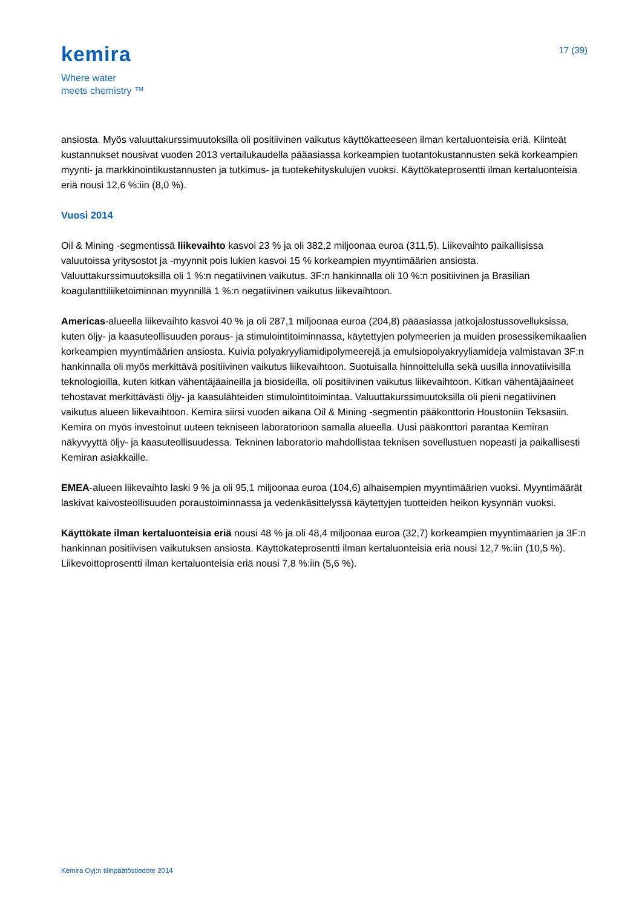kemira
Where water
meets chemistry ™
17 (39)
ansiosta. Myös valuuttakurssimuutoksilla oli positiivinen vaikutus käyttökatteeseen ilman kertaluonteisia eriä. Kiinteät kustannukset nousivat vuoden 2013 vertailukaudella pääasiassa korkeampien tuotantokustannusten sekä korkeampien myynti- ja markkinointikustannusten ja tutkimus- ja tuotekehityskulujen vuoksi. Käyttökateprosentti ilman kertaluonteisia eriä nousi 12,6 %:iin (8,0 %).
Vuosi 2014
Oil & Mining -segmentissä liikevaihto kasvoi 23 % ja oli 382,2 miljoonaa euroa (311,5). Liikevaihto paikallisissa valuutoissa yritysostot ja -myynnit pois lukien kasvoi 15 % korkeampien myyntimäärien ansiosta. Valuuttakurssimuutoksilla oli 1 %:n negatiivinen vaikutus. 3F:n hankinnalla oli 10 %:n positiivinen ja Brasilian koagulanttiliiketoiminnan myynnillä 1 %:n negatiivinen vaikutus liikevaihtoon.
Americas-alueella liikevaihto kasvoi 40 % ja oli 287,1 miljoonaa euroa (204,8) pääasiassa jatkojalostussovelluksissa, kuten öljy- ja kaasuteollisuuden poraus- ja stimulointitoiminnassa, käytettyjen polymeerien ja muiden prosessikemikaalien korkeampien myyntimäärien ansiosta. Kuivia polyakryyliamidipolymeerejä ja emulsiopolyakryyliamideja valmistavan 3F:n hankinnalla oli myös merkittävä positiivinen vaikutus liikevaihtoon. Suotuisalla hinnoittelulla sekä uusilla innovatiivisilla teknologioilla, kuten kitkan vähentäjäaineilla ja biosideilla, oli positiivinen vaikutus liikevaihtoon. Kitkan vähentäjäaineet tehostavat merkittävästi öljy- ja kaasulähteiden stimulointitoimintaa. Valuuttakurssimuutoksilla oli pieni negatiivinen vaikutus alueen liikevaihtoon. Kemira siirsi vuoden aikana Oil & Mining -segmentin pääkonttorin Houstoniin Teksasiin. Kemira on myös investoinut uuteen tekniseen laboratorioon samalla alueella. Uusi pääkonttori parantaa Kemiran näkyvyyttä öljy- ja kaasuteollisuudessa. Tekninen laboratorio mahdollistaa teknisen sovellustuen nopeasti ja paikallisesti Kemiran asiakkaille.
EMEA-alueen liikevaihto laski 9 % ja oli 95,1 miljoonaa euroa (104,6) alhaisempien myyntimäärien vuoksi. Myyntimäärät laskivat kaivosteollisuuden poraustoiminnassa ja vedenkäsittelyssä käytettyjen tuotteiden heikon kysynnän vuoksi.
Käyttökate ilman kertaluonteisia eriä nousi 48 % ja oli 48,4 miljoonaa euroa (32,7) korkeampien myyntimäärien ja 3F:n hankinnan positiivisen vaikutuksen ansiosta. Käyttökateprosentti ilman kertaluonteisia eriä nousi 12,7 %:iin (10,5 %). Liikevoittoprosentti ilman kertaluonteisia eriä nousi 7,8 %:iin (5,6 %).
Kemira Oyj:n tilinpäätöstiedote 2014